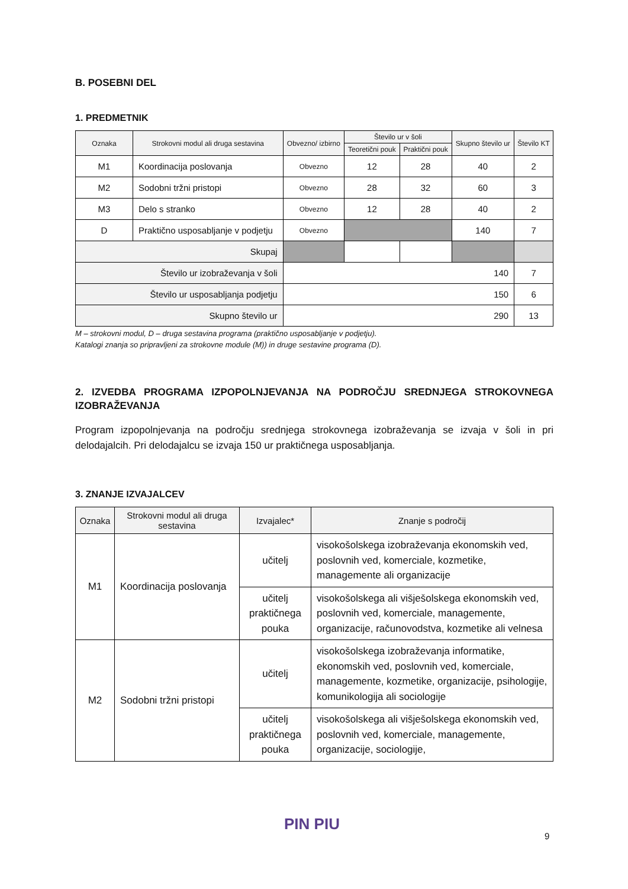B. POSEBNI DEL
1. PREDMETNIK
| Oznaka | Strokovni modul ali druga sestavina | Obvezno/ izbirno | Število ur v šoli | | Skupno število ur | Število KT |
| --- | --- | --- | --- | --- | --- | --- |
| | | | Teoretični pouk | Praktični pouk | | |
| M1 | Koordinacija poslovanja | Obvezno | 12 | 28 | 40 | 2 |
| M2 | Sodobni tržni pristopi | Obvezno | 28 | 32 | 60 | 3 |
| M3 | Delo s stranko | Obvezno | 12 | 28 | 40 | 2 |
| D | Praktično usposabljanje v podjetju | Obvezno | | | 140 | 7 |
| Skupaj | | | | | | |
| Število ur izobraževanja v šoli | | 140 | | | | 7 |
| Število ur usposabljanja podjetju | | 150 | | | | 6 |
| Skupno število ur | | 290 | | | | 13 |
M – strokovni modul, D – druga sestavina programa (praktično usposabljanje v podjetju).
Katalogi znanja so pripravljeni za strokovne module (M)) in druge sestavine programa (D).
2. IZVEDBA PROGRAMA IZPOPOLNJEVANJA NA PODROČJU SREDNJEGA STROKOVNEGA
IZOBRAŽEVANJA
Program izpopolnjevanja na področju srednjega strokovnega izobraževanja se izvaja v šoli in pri delodajalcih. Pri delodajalcu se izvaja 150 ur praktičnega usposabljanja.
3. ZNANJE IZVAJALCEV
| Oznaka | Strokovni modul ali druga sestavina | Izvajalec* | Znanje s področij |
| --- | --- | --- | --- |
| M1 | Koordinacija poslovanja | učitelj | visokošolskega izobraževanja ekonomskih ved, poslovnih ved, komerciale, kozmetike, managemente ali organizacije |
| | | učitelj praktičnega pouka | visokošolskega ali višješolskega ekonomskih ved, poslovnih ved, komerciale, managemente, organizacije, računovodstva, kozmetike ali velnesa |
| M2 | Sodobni tržni pristopi | učitelj | visokošolskega izobraževanja informatike, ekonomskih ved, poslovnih ved, komerciale, managemente, kozmetike, organizacije, psihologije, komunikologija ali sociologije |
| | | učitelj praktičnega pouka | visokošolskega ali višješolskega ekonomskih ved, poslovnih ved, komerciale, managemente, organizacije, sociologije, |
PIN PIU
9